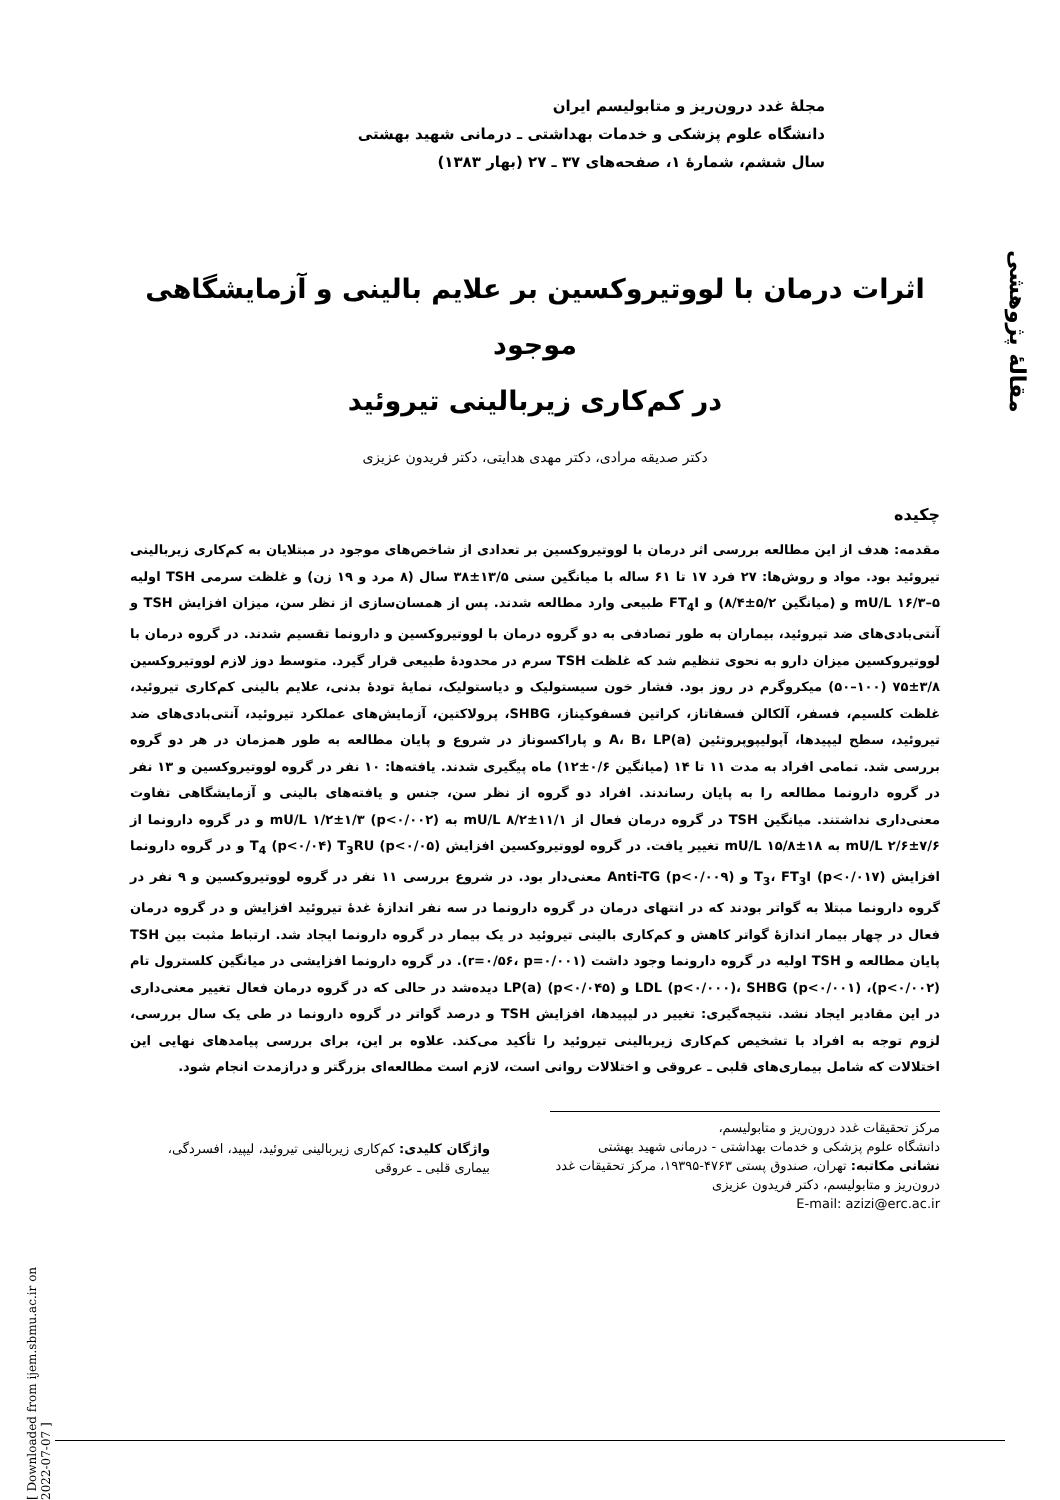مقالهٔ پژوهشی
[ Downloaded from ijem.sbmu.ac.ir on 2022-07-07 ]
مجلهٔ غدد درون‌ریز و متابولیسم ایران
دانشگاه علوم پزشکی و خدمات بهداشتی ـ درمانی شهید بهشتی
سال ششم، شمارهٔ ۱، صفحه‌های ۳۷ ـ ۲۷ (بهار ۱۳۸۳)
اثرات درمان با لووتیروکسین بر علایم بالینی و آزمایشگاهی موجود
در کم‌کاری زیربالینی تیروئید
دکتر صدیقه مرادی، دکتر مهدی هدایتی، دکتر فریدون عزیزی
چکیده
مقدمه: هدف از این مطالعه بررسی اثر درمان با لووتیروکسین بر تعدادی از شاخص‌های موجود در مبتلایان به کم‌کاری زیربالینی تیروئید بود. مواد و روش‌ها: ۲۷ فرد ۱۷ تا ۶۱ ساله با میانگین سنی ۱۳/۵±۳۸ سال (۸ مرد و ۱۹ زن) و غلظت سرمی TSH اولیه mU/L ۱۶/۳–۵ و (میانگین ۵/۲±۸/۴) و FT<sub>4</sub>I طبیعی وارد مطالعه شدند. پس از همسان‌سازی از نظر سن، میزان افزایش TSH و آنتی‌بادی‌های ضد تیروئید، بیماران به طور تصادفی به دو گروه درمان با لووتیروکسین و دارونما تقسیم شدند. در گروه درمان با لووتیروکسین میزان دارو به نحوی تنظیم شد که غلظت TSH سرم در محدودهٔ طبیعی قرار گیرد. متوسط دوز لازم لووتیروکسین ۳/۸±۷۵ (۱۰۰–۵۰) میکروگرم در روز بود. فشار خون سیستولیک و دیاستولیک، نمایهٔ تودهٔ بدنی، علایم بالینی کم‌کاری تیروئید، غلظت کلسیم، فسفر، آلکالن فسفاتاز، کراتین فسفوکیناز، SHBG، پرولاکتین، آزمایش‌های عملکرد تیروئید، آنتی‌بادی‌های ضد تیروئید، سطح لیپیدها، آپولیپوپروتئین A، B، LP(a) و پاراکسوناز در شروع و پایان مطالعه به طور همزمان در هر دو گروه بررسی شد. تمامی افراد به مدت ۱۱ تا ۱۴ (میانگین ۰/۶±۱۲) ماه پیگیری شدند. یافته‌ها: ۱۰ نفر در گروه لووتیروکسین و ۱۳ نفر در گروه دارونما مطالعه را به پایان رساندند. افراد دو گروه از نظر سن، جنس و یافته‌های بالینی و آزمایشگاهی تفاوت معنی‌داری نداشتند. میانگین TSH در گروه درمان فعال از mU/L ۸/۲±۱۱/۱ به mU/L ۱/۲±۱/۳ (p<۰/۰۰۲) و در گروه دارونما از mU/L ۲/۶±۷/۶ به mU/L ۱۵/۸±۱۸ تغییر یافت. در گروه لووتیروکسین افزایش T<sub>4</sub> (p<۰/۰۴) T<sub>3</sub>RU (p<۰/۰۵) و در گروه دارونما افزایش T<sub>3</sub>، FT<sub>3</sub>I (p<۰/۰۱۷) و Anti-TG (p<۰/۰۰۹) معنی‌دار بود. در شروع بررسی ۱۱ نفر در گروه لووتیروکسین و ۹ نفر در گروه دارونما مبتلا به گواتر بودند که در انتهای درمان در گروه دارونما در سه نفر اندازهٔ غدهٔ تیروئید افزایش و در گروه درمان فعال در چهار بیمار اندازهٔ گواتر کاهش و کم‌کاری بالینی تیروئید در یک بیمار در گروه دارونما ایجاد شد. ارتباط مثبت بین TSH پایان مطالعه و TSH اولیه در گروه دارونما وجود داشت (r=۰/۵۶، p=۰/۰۰۱). در گروه دارونما افزایشی در میانگین کلسترول تام (p<۰/۰۰۲)، LDL (p<۰/۰۰۰)، SHBG (p<۰/۰۰۱) و LP(a) (p<۰/۰۴۵) دیده‌شد در حالی که در گروه درمان فعال تغییر معنی‌داری در این مقادیر ایجاد نشد. نتیجه‌گیری: تغییر در لیپیدها، افزایش TSH و درصد گواتر در گروه دارونما در طی یک سال بررسی، لزوم توجه به افراد با تشخیص کم‌کاری زیربالینی تیروئید را تأکید می‌کند. علاوه بر این، برای بررسی پیامدهای نهایی این اختلالات که شامل بیماری‌های قلبی ـ عروقی و اختلالات روانی است، لازم است مطالعه‌ای بزرگتر و درازمدت انجام شود.
مرکز تحقیقات غدد درون‌ریز و متابولیسم،
دانشگاه علوم پزشکی و خدمات بهداشتی - درمانی شهید بهشتی
نشانی مکاتبه: تهران، صندوق پستی ۴۷۶۳-۱۹۳۹۵، مرکز تحقیقات غدد درون‌ریز و متابولیسم، دکتر فریدون عزیزی
E-mail: azizi@erc.ac.ir
واژگان کلیدی: کم‌کاری زیربالینی تیروئید، لیپید، افسردگی، بیماری قلبی ـ عروقی